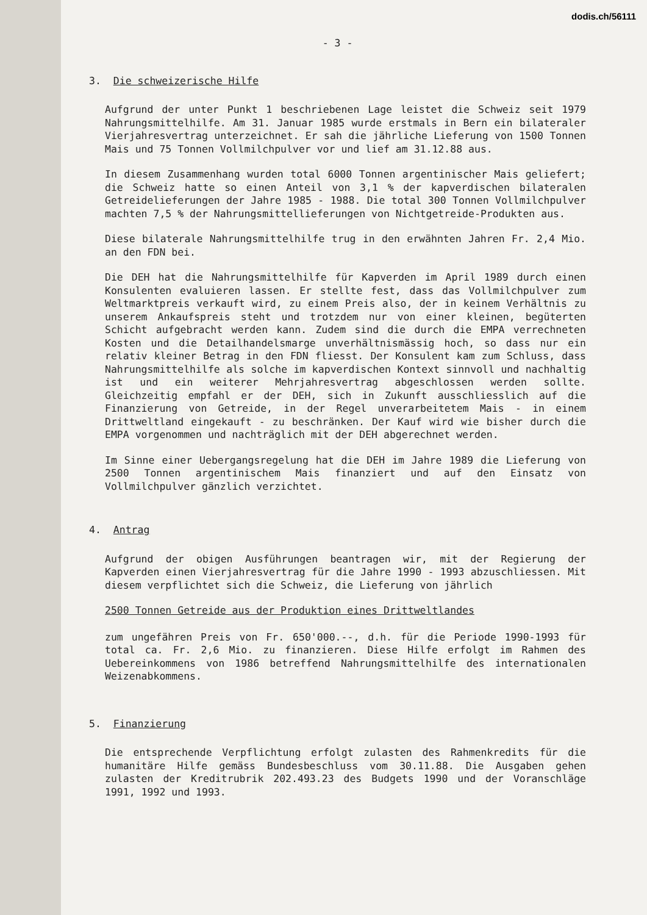dodis.ch/56111
- 3 -
3. Die schweizerische Hilfe
Aufgrund der unter Punkt 1 beschriebenen Lage leistet die Schweiz seit 1979 Nahrungsmittelhilfe. Am 31. Januar 1985 wurde erstmals in Bern ein bilateraler Vierjahresvertrag unterzeichnet. Er sah die jährliche Lieferung von 1500 Tonnen Mais und 75 Tonnen Vollmilchpulver vor und lief am 31.12.88 aus.
In diesem Zusammenhang wurden total 6000 Tonnen argentinischer Mais geliefert; die Schweiz hatte so einen Anteil von 3,1 % der kapverdischen bilateralen Getreidelieferungen der Jahre 1985 - 1988. Die total 300 Tonnen Vollmilchpulver machten 7,5 % der Nahrungsmittellieferungen von Nichtgetreide-Produkten aus.
Diese bilaterale Nahrungsmittelhilfe trug in den erwähnten Jahren Fr. 2,4 Mio. an den FDN bei.
Die DEH hat die Nahrungsmittelhilfe für Kapverden im April 1989 durch einen Konsulenten evaluieren lassen. Er stellte fest, dass das Vollmilchpulver zum Weltmarktpreis verkauft wird, zu einem Preis also, der in keinem Verhältnis zu unserem Ankaufspreis steht und trotzdem nur von einer kleinen, begüterten Schicht aufgebracht werden kann. Zudem sind die durch die EMPA verrechneten Kosten und die Detailhandelsmarge unverhältnismässig hoch, so dass nur ein relativ kleiner Betrag in den FDN fliesst. Der Konsulent kam zum Schluss, dass Nahrungsmittelhilfe als solche im kapverdischen Kontext sinnvoll und nachhaltig ist und ein weiterer Mehrjahresvertrag abgeschlossen werden sollte. Gleichzeitig empfahl er der DEH, sich in Zukunft ausschliesslich auf die Finanzierung von Getreide, in der Regel unverarbeitetem Mais - in einem Drittweltland eingekauft - zu beschränken. Der Kauf wird wie bisher durch die EMPA vorgenommen und nachträglich mit der DEH abgerechnet werden.
Im Sinne einer Uebergangsregelung hat die DEH im Jahre 1989 die Lieferung von 2500 Tonnen argentinischem Mais finanziert und auf den Einsatz von Vollmilchpulver gänzlich verzichtet.
4. Antrag
Aufgrund der obigen Ausführungen beantragen wir, mit der Regierung der Kapverden einen Vierjahresvertrag für die Jahre 1990 - 1993 abzuschliessen. Mit diesem verpflichtet sich die Schweiz, die Lieferung von jährlich
2500 Tonnen Getreide aus der Produktion eines Drittweltlandes
zum ungefähren Preis von Fr. 650'000.--, d.h. für die Periode 1990-1993 für total ca. Fr. 2,6 Mio. zu finanzieren. Diese Hilfe erfolgt im Rahmen des Uebereinkommens von 1986 betreffend Nahrungsmittelhilfe des internationalen Weizenabkommens.
5. Finanzierung
Die entsprechende Verpflichtung erfolgt zulasten des Rahmenkredits für die humanitäre Hilfe gemäss Bundesbeschluss vom 30.11.88. Die Ausgaben gehen zulasten der Kreditrubrik 202.493.23 des Budgets 1990 und der Voranschläge 1991, 1992 und 1993.